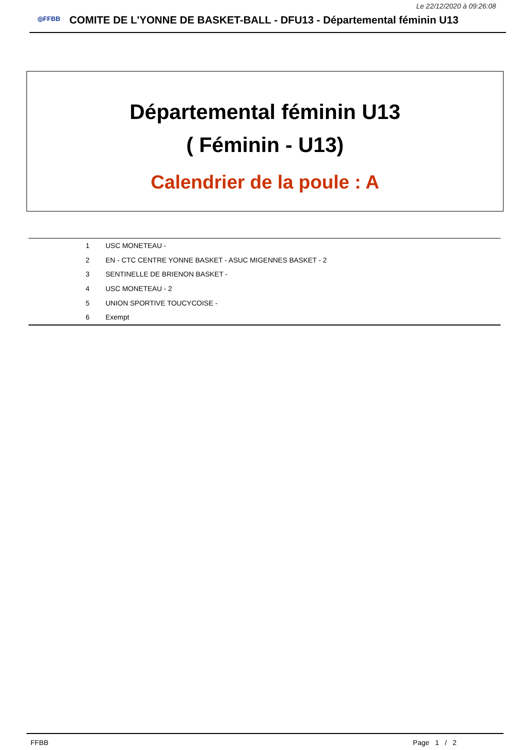Le 22/12/2020 à 09:26:08
◎FFBB
COMITE DE L'YONNE DE BASKET-BALL - DFU13 - Départemental féminin U13
Départemental féminin U13
( Féminin - U13)
Calendrier de la poule : A
| 1 | USC MONETEAU - |
| 2 | EN - CTC CENTRE YONNE BASKET - ASUC MIGENNES BASKET - 2 |
| 3 | SENTINELLE DE BRIENON BASKET - |
| 4 | USC MONETEAU - 2 |
| 5 | UNION SPORTIVE TOUCYCOISE - |
| 6 | Exempt |
FFBB Page 1 / 2